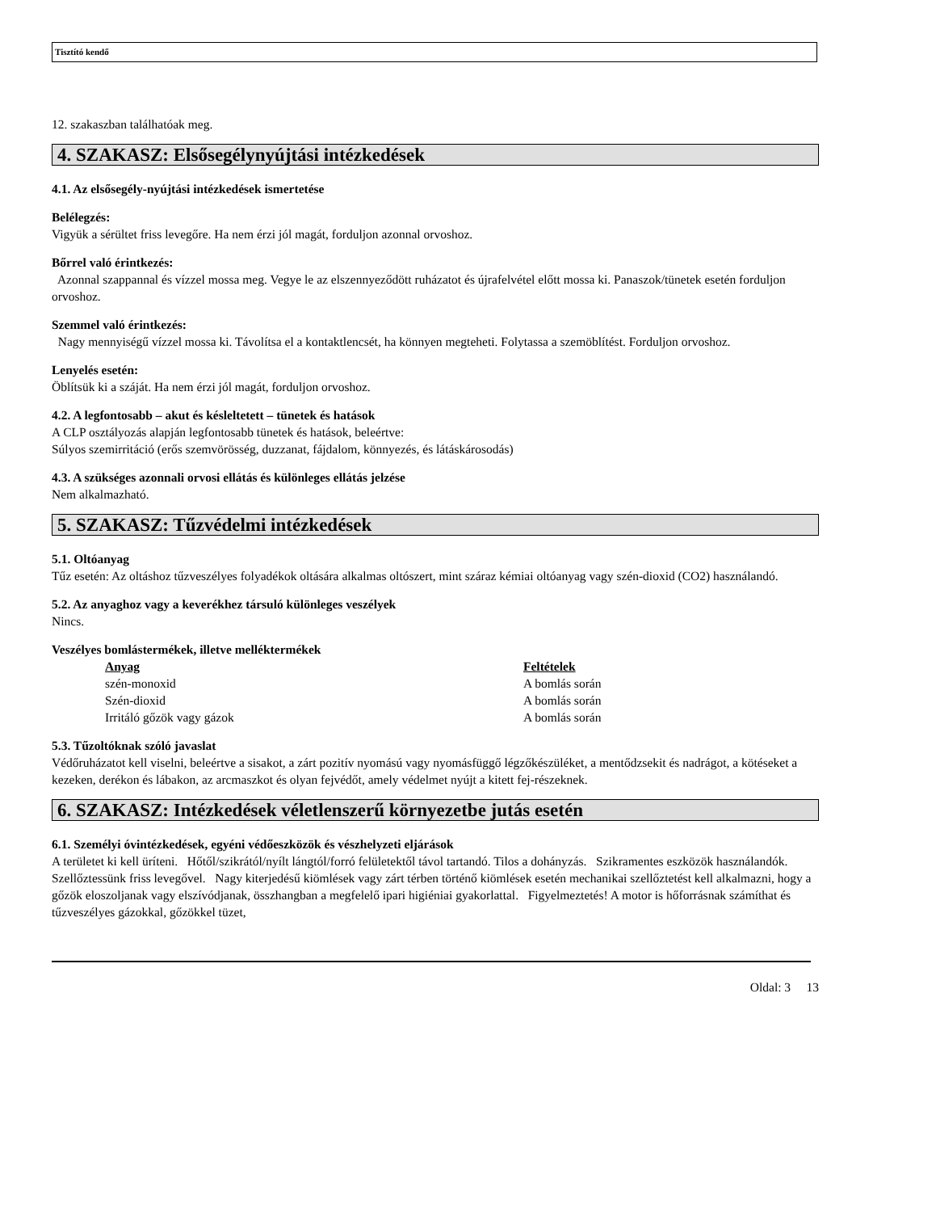Tisztító kendő
12. szakaszban találhatóak meg.
4. SZAKASZ: Elsősegélynyújtási intézkedések
4.1. Az elsősegély-nyújtási intézkedések ismertetése
Belélegzés:
Vigyük a sérültet friss levegőre. Ha nem érzi jól magát, forduljon azonnal orvoshoz.
Bőrrel való érintkezés:
Azonnal szappannal és vízzel mossa meg. Vegye le az elszennyeződött ruházatot és újrafelvétel előtt mossa ki. Panaszok/tünetek esetén forduljon orvoshoz.
Szemmel való érintkezés:
Nagy mennyiségű vízzel mossa ki. Távolítsa el a kontaktlencsét, ha könnyen megteheti. Folytassa a szemöblítést. Forduljon orvoshoz.
Lenyelés esetén:
Öblítsük ki a száját. Ha nem érzi jól magát, forduljon orvoshoz.
4.2. A legfontosabb – akut és késleltetett – tünetek és hatások
A CLP osztályozás alapján legfontosabb tünetek és hatások, beleértve:
Súlyos szemirritáció (erős szemvörösség, duzzanat, fájdalom, könnyezés, és látáskárosodás)
4.3. A szükséges azonnali orvosi ellátás és különleges ellátás jelzése
Nem alkalmazható.
5. SZAKASZ: Tűzvédelmi intézkedések
5.1. Oltóanyag
Tűz esetén: Az oltáshoz tűzveszélyes folyadékok oltására alkalmas oltószert, mint száraz kémiai oltóanyag vagy szén-dioxid (CO2) használandó.
5.2. Az anyaghoz vagy a keverékhez társuló különleges veszélyek
Nincs.
Veszélyes bomlástermékek, illetve melléktermékek
| Anyag | Feltételek |
| --- | --- |
| szén-monoxid | A bomlás során |
| Szén-dioxid | A bomlás során |
| Irritáló gőzök vagy gázok | A bomlás során |
5.3. Tűzoltóknak szóló javaslat
Védőruházatot kell viselni, beleértve a sisakot, a zárt pozitív nyomású vagy nyomásfüggő légzőkészüléket, a mentődzsekit és nadrágot, a kötéseket a kezeken, derékon és lábakon, az arcmaszkot és olyan fejvédőt, amely védelmet nyújt a kitett fej-részeknek.
6. SZAKASZ: Intézkedések véletlenszerű környezetbe jutás esetén
6.1. Személyi óvintézkedések, egyéni védőeszközök és vészhelyzeti eljárások
A területet ki kell üríteni. Hőtől/szikrától/nyílt lángtól/forró felületektől távol tartandó. Tilos a dohányzás. Szikramentes eszközök használandók. Szellőztessünk friss levegővel. Nagy kiterjedésű kiömlések vagy zárt térben történő kiömlések esetén mechanikai szellőztetést kell alkalmazni, hogy a gőzök eloszoljanak vagy elszívódjanak, összhangban a megfelelő ipari higiéniai gyakorlattal. Figyelmeztetés! A motor is hőforrásnak számíthat és tűzveszélyes gázokkal, gőzökkel tüzet,
Oldal: 3 13